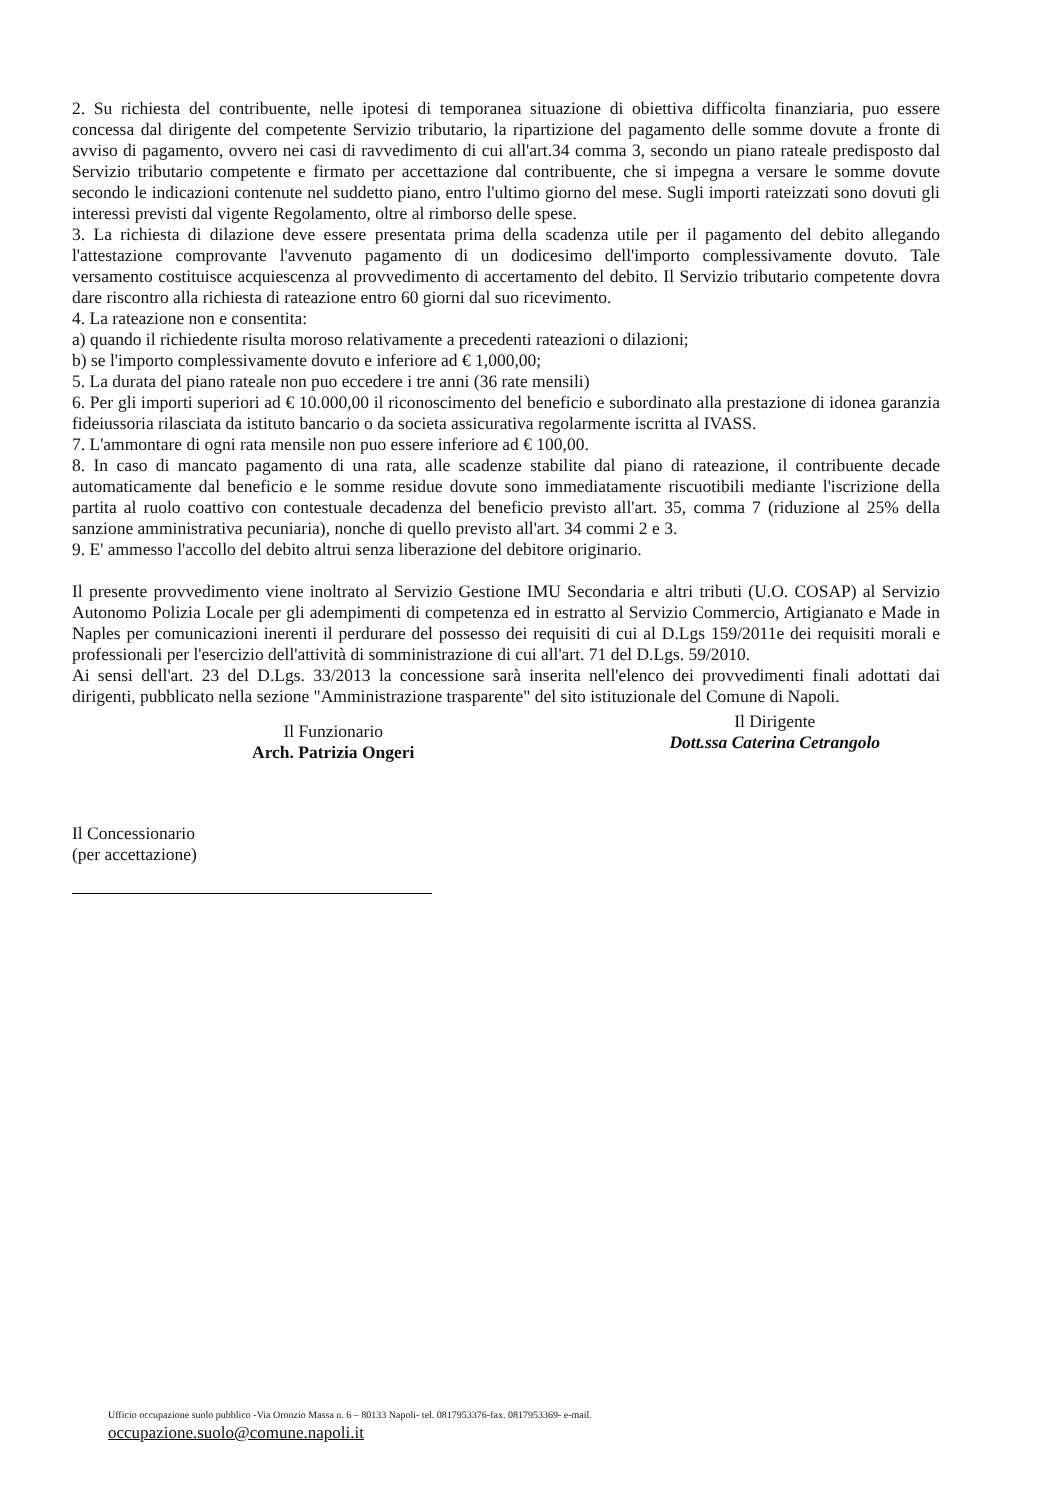2. Su richiesta del contribuente, nelle ipotesi di temporanea situazione di obiettiva difficolta finanziaria, puo essere concessa dal dirigente del competente Servizio tributario, la ripartizione del pagamento delle somme dovute a fronte di avviso di pagamento, ovvero nei casi di ravvedimento di cui all'art.34 comma 3, secondo un piano rateale predisposto dal Servizio tributario competente e firmato per accettazione dal contribuente, che si impegna a versare le somme dovute secondo le indicazioni contenute nel suddetto piano, entro l'ultimo giorno del mese. Sugli importi rateizzati sono dovuti gli interessi previsti dal vigente Regolamento, oltre al rimborso delle spese.
3. La richiesta di dilazione deve essere presentata prima della scadenza utile per il pagamento del debito allegando l'attestazione comprovante l'avvenuto pagamento di un dodicesimo dell'importo complessivamente dovuto. Tale versamento costituisce acquiescenza al provvedimento di accertamento del debito. Il Servizio tributario competente dovra dare riscontro alla richiesta di rateazione entro 60 giorni dal suo ricevimento.
4. La rateazione non e consentita:
a) quando il richiedente risulta moroso relativamente a precedenti rateazioni o dilazioni;
b) se l'importo complessivamente dovuto e inferiore ad € 1,000,00;
5. La durata del piano rateale non puo eccedere i tre anni (36 rate mensili)
6. Per gli importi superiori ad € 10.000,00 il riconoscimento del beneficio e subordinato alla prestazione di idonea garanzia fideiussoria rilasciata da istituto bancario o da societa assicurativa regolarmente iscritta al IVASS.
7. L'ammontare di ogni rata mensile non puo essere inferiore ad € 100,00.
8. In caso di mancato pagamento di una rata, alle scadenze stabilite dal piano di rateazione, il contribuente decade automaticamente dal beneficio e le somme residue dovute sono immediatamente riscuotibili mediante l'iscrizione della partita al ruolo coattivo con contestuale decadenza del beneficio previsto all'art. 35, comma 7 (riduzione al 25% della sanzione amministrativa pecuniaria), nonche di quello previsto all'art. 34 commi 2 e 3.
9. E' ammesso l'accollo del debito altrui senza liberazione del debitore originario.
Il presente provvedimento viene inoltrato al Servizio Gestione IMU Secondaria e altri tributi (U.O. COSAP) al Servizio Autonomo Polizia Locale per gli adempimenti di competenza ed in estratto al Servizio Commercio, Artigianato e Made in Naples per comunicazioni inerenti il perdurare del possesso dei requisiti di cui al D.Lgs 159/2011e dei requisiti morali e professionali per l'esercizio dell'attività di somministrazione di cui all'art. 71 del D.Lgs. 59/2010.
Ai sensi dell'art. 23 del D.Lgs. 33/2013 la concessione sarà inserita nell'elenco dei provvedimenti finali adottati dai dirigenti, pubblicato nella sezione "Amministrazione trasparente" del sito istituzionale del Comune di Napoli.
Il Funzionario
Arch. Patrizia Ongeri
Il Dirigente
Dott.ssa Caterina Cetrangolo
Il Concessionario
(per accettazione)
Ufficio occupazione suolo pubblico -Via Oronzio Massa n. 6 – 80133 Napoli- tel. 0817953376-fax. 0817953369- e-mail.
occupazione.suolo@comune.napoli.it